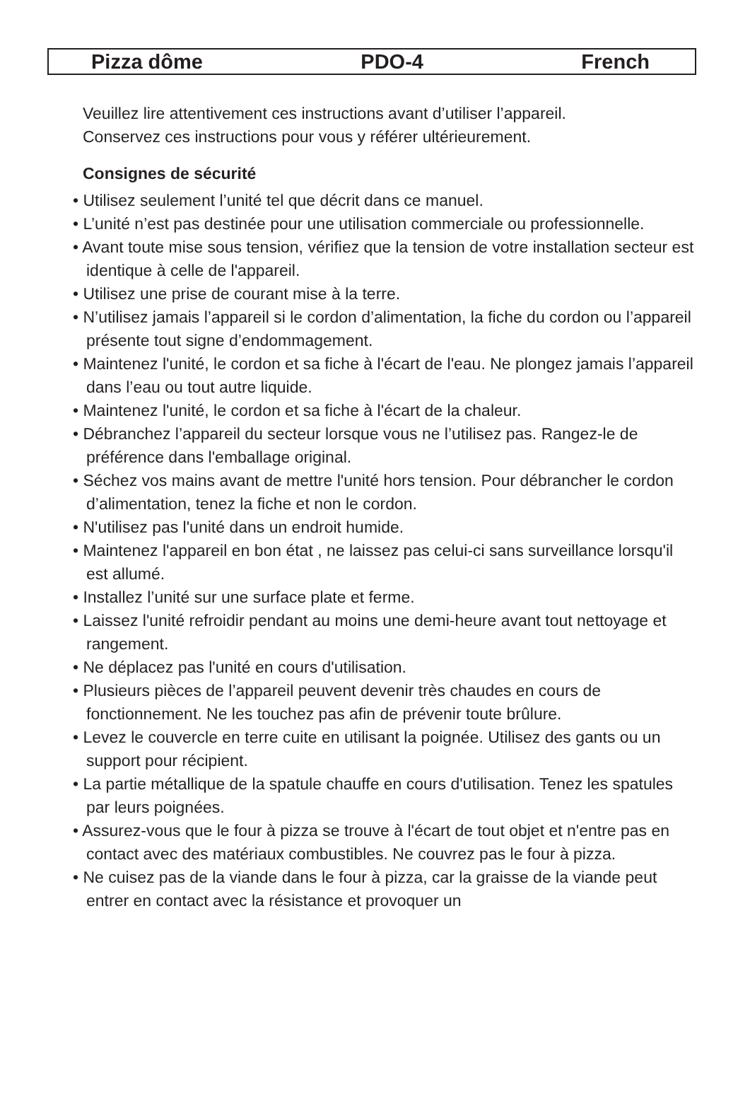Pizza dôme PDO-4 French
Veuillez lire attentivement ces instructions avant d’utiliser l’appareil.
Conservez ces instructions pour vous y référer ultérieurement.
Consignes de sécurité
• Utilisez seulement l’unité tel que décrit dans ce manuel.
• L’unité n’est pas destinée pour une utilisation commerciale ou professionnelle.
• Avant toute mise sous tension, vérifiez que la tension de votre installation secteur est identique à celle de l'appareil.
• Utilisez une prise de courant mise à la terre.
• N’utilisez jamais l’appareil si le cordon d’alimentation, la fiche du cordon ou l’appareil présente tout signe d’endommagement.
• Maintenez l'unité, le cordon et sa fiche à l'écart de l'eau. Ne plongez jamais l’appareil dans l’eau ou tout autre liquide.
• Maintenez l'unité, le cordon et sa fiche à l'écart de la chaleur.
• Débranchez l’appareil du secteur lorsque vous ne l’utilisez pas. Rangez-le de préférence dans l'emballage original.
• Séchez vos mains avant de mettre l'unité hors tension. Pour débrancher le cordon d’alimentation, tenez la fiche et non le cordon.
• N'utilisez pas l'unité dans un endroit humide.
• Maintenez l'appareil en bon état , ne laissez pas celui-ci sans surveillance lorsqu'il est allumé.
• Installez l’unité sur une surface plate et ferme.
• Laissez l'unité refroidir pendant au moins une demi-heure avant tout nettoyage et rangement.
• Ne déplacez pas l'unité en cours d'utilisation.
• Plusieurs pièces de l’appareil peuvent devenir très chaudes en cours de fonctionnement. Ne les touchez pas afin de prévenir toute brûlure.
• Levez le couvercle en terre cuite en utilisant la poignée. Utilisez des gants ou un support pour récipient.
• La partie métallique de la spatule chauffe en cours d'utilisation. Tenez les spatules par leurs poignées.
• Assurez-vous que le four à pizza se trouve à l'écart de tout objet et n'entre pas en contact avec des matériaux combustibles. Ne couvrez pas le four à pizza.
• Ne cuisez pas de la viande dans le four à pizza, car la graisse de la viande peut entrer en contact avec la résistance et provoquer un